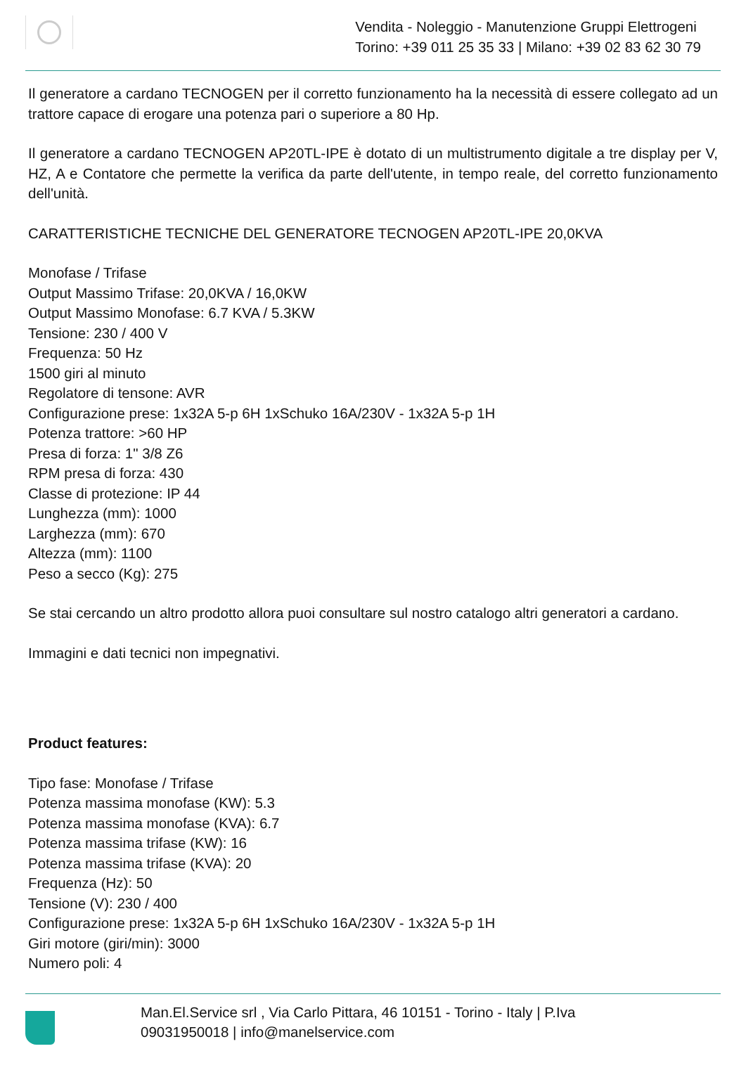Vendita - Noleggio - Manutenzione Gruppi Elettrogeni
Torino: +39 011 25 35 33 | Milano: +39 02 83 62 30 79
Il generatore a cardano TECNOGEN per il corretto funzionamento ha la necessità di essere collegato ad un trattore capace di erogare una potenza pari o superiore a 80 Hp.
Il generatore a cardano TECNOGEN AP20TL-IPE è dotato di un multistrumento digitale a tre display per V, HZ, A e Contatore che permette la verifica da parte dell'utente, in tempo reale, del corretto funzionamento dell'unità.
CARATTERISTICHE TECNICHE DEL GENERATORE TECNOGEN AP20TL-IPE 20,0KVA
Monofase / Trifase
Output Massimo Trifase: 20,0KVA / 16,0KW
Output Massimo Monofase: 6.7 KVA / 5.3KW
Tensione: 230 / 400 V
Frequenza: 50 Hz
1500 giri al minuto
Regolatore di tensone: AVR
Configurazione prese: 1x32A 5-p 6H 1xSchuko 16A/230V - 1x32A 5-p 1H
Potenza trattore: >60 HP
Presa di forza: 1" 3/8 Z6
RPM presa di forza: 430
Classe di protezione: IP 44
Lunghezza (mm): 1000
Larghezza (mm): 670
Altezza (mm): 1100
Peso a secco (Kg): 275
Se stai cercando un altro prodotto allora puoi consultare sul nostro catalogo altri generatori a cardano.
Immagini e dati tecnici non impegnativi.
Product features:
Tipo fase: Monofase / Trifase
Potenza massima monofase (KW): 5.3
Potenza massima monofase (KVA): 6.7
Potenza massima trifase (KW): 16
Potenza massima trifase (KVA): 20
Frequenza (Hz): 50
Tensione (V): 230 / 400
Configurazione prese: 1x32A 5-p 6H 1xSchuko 16A/230V - 1x32A 5-p 1H
Giri motore (giri/min): 3000
Numero poli: 4
Man.El.Service srl , Via Carlo Pittara, 46 10151 - Torino - Italy | P.Iva
09031950018 | info@manelservice.com